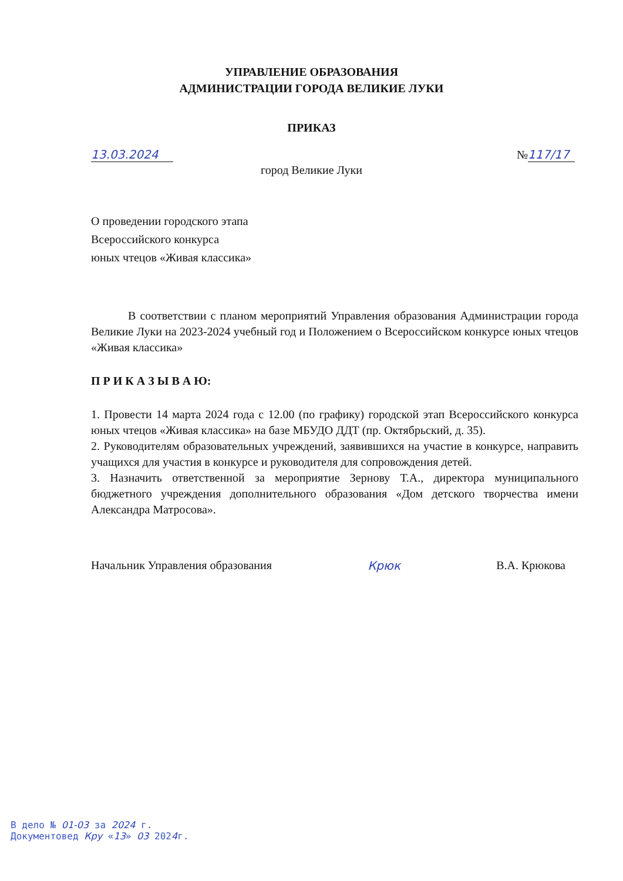УПРАВЛЕНИЕ ОБРАЗОВАНИЯ
АДМИНИСТРАЦИИ ГОРОДА ВЕЛИКИЕ ЛУКИ
ПРИКАЗ
13.03.2024 № 117/17
город Великие Луки
О проведении городского этапа
Всероссийского конкурса
юных чтецов «Живая классика»
В соответствии с планом мероприятий Управления образования Администрации города Великие Луки на 2023-2024 учебный год и Положением о Всероссийском конкурсе юных чтецов «Живая классика»
П Р И К А З Ы В А Ю:
1. Провести 14 марта 2024 года с 12.00 (по графику) городской этап Всероссийского конкурса юных чтецов «Живая классика» на базе МБУДО ДДТ (пр. Октябрьский, д. 35).
2. Руководителям образовательных учреждений, заявившихся на участие в конкурсе, направить учащихся для участия в конкурсе и руководителя для сопровождения детей.
3. Назначить ответственной за мероприятие Зернову Т.А., директора муниципального бюджетного учреждения дополнительного образования «Дом детского творчества имени Александра Матросова».
Начальник Управления образования Крюк В.А. Крюкова
В дело № 01-03 за 2024 г.
Документовед Кру «13» 03 2024г.